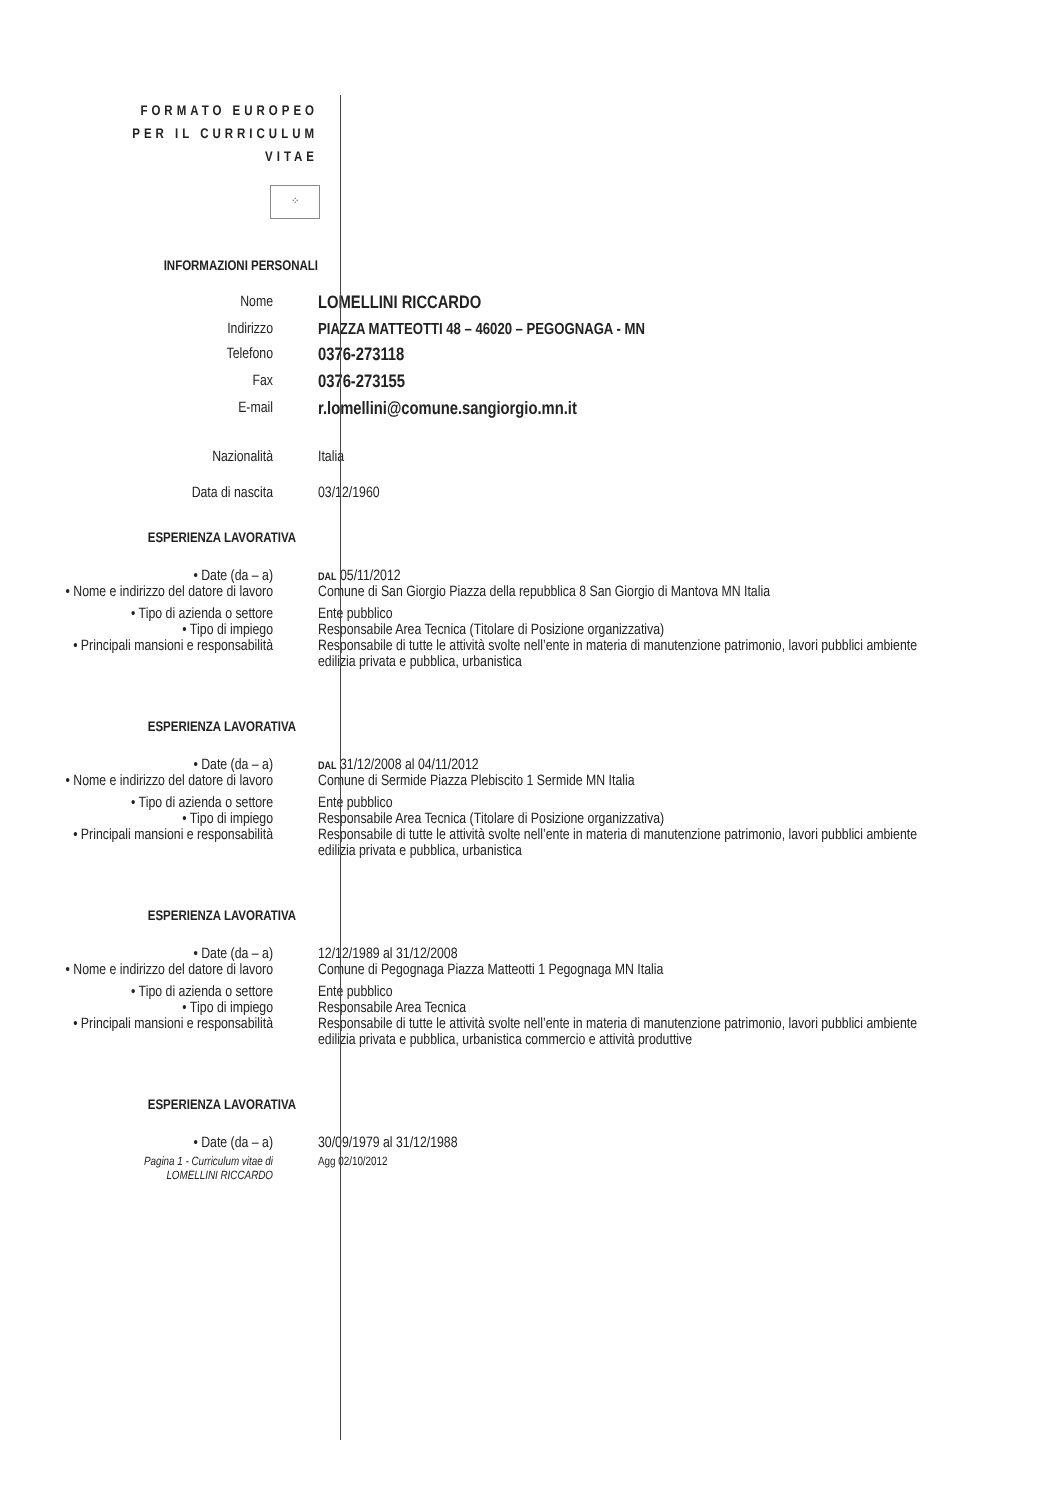FORMATO EUROPEO
PER IL CURRICULUM
VITAE
⁘
INFORMAZIONI PERSONALI
Nome
LOMELLINI RICCARDO
Indirizzo PIAZZA MATTEOTTI 48 – 46020 – PEGOGNAGA - MN
Telefono
0376-273118
Fax
0376-273155
E-mail
r.lomellini@comune.sangiorgio.mn.it
Nazionalità Italia
Data di nascita 03/12/1960
ESPERIENZA LAVORATIVA
• Date (da – a)
DAL 05/11/2012
• Nome e indirizzo del datore di lavoro
Comune di San Giorgio Piazza della repubblica 8 San Giorgio di Mantova MN Italia
• Tipo di azienda o settore Ente pubblico
• Tipo di impiego Responsabile Area Tecnica (Titolare di Posizione organizzativa)
• Principali mansioni e responsabilità
Responsabile di tutte le attività svolte nell’ente in materia di manutenzione patrimonio, lavori pubblici ambiente edilizia privata e pubblica, urbanistica
ESPERIENZA LAVORATIVA
• Date (da – a)
DAL 31/12/2008 al 04/11/2012
• Nome e indirizzo del datore di lavoro
Comune di Sermide Piazza Plebiscito 1 Sermide MN Italia
• Tipo di azienda o settore Ente pubblico
• Tipo di impiego Responsabile Area Tecnica (Titolare di Posizione organizzativa)
• Principali mansioni e responsabilità
Responsabile di tutte le attività svolte nell’ente in materia di manutenzione patrimonio, lavori pubblici ambiente edilizia privata e pubblica, urbanistica
ESPERIENZA LAVORATIVA
• Date (da – a) 12/12/1989 al 31/12/2008
• Nome e indirizzo del datore di lavoro
Comune di Pegognaga Piazza Matteotti 1 Pegognaga MN Italia
• Tipo di azienda o settore Ente pubblico
• Tipo di impiego Responsabile Area Tecnica
• Principali mansioni e responsabilità
Responsabile di tutte le attività svolte nell’ente in materia di manutenzione patrimonio, lavori pubblici ambiente edilizia privata e pubblica, urbanistica commercio e attività produttive
ESPERIENZA LAVORATIVA
• Date (da – a) 30/09/1979 al 31/12/1988
Pagina 1 - Curriculum vitae di
LOMELLINI RICCARDO
Agg 02/10/2012